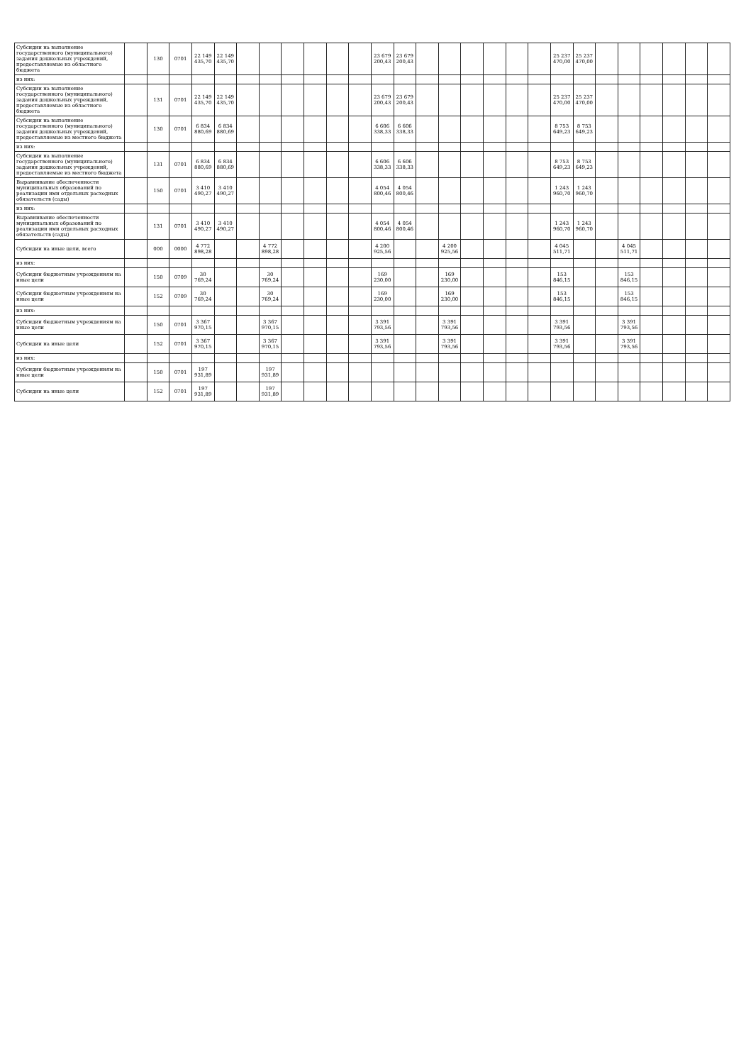| Субсидии на выполнение государственного (муниципального) задания дошкольных учреждений, предоставляемые из областного бюджета | | 130 | 0701 | 22 149 435,70 | 22 149 435,70 | | | | | | | 23 679 200,43 | 23 679 200,43 | | | | | | | 25 237 470,00 | 25 237 470,00 | | | | | | |
| из них: | | | | | | | | | | | | | | | | | | | | | | | | | | | |
| Субсидии на выполнение государственного (муниципального) задания дошкольных учреждений, предоставляемые из областного бюджета | | 131 | 0701 | 22 149 435,70 | 22 149 435,70 | | | | | | | 23 679 200,43 | 23 679 200,43 | | | | | | | 25 237 470,00 | 25 237 470,00 | | | | | | |
| Субсидии на выполнение государственного (муниципального) задания дошкольных учреждений, предоставляемые из местного бюджета | | 130 | 0701 | 6 834 880,69 | 6 834 880,69 | | | | | | | 6 606 338,33 | 6 606 338,33 | | | | | | | 8 753 649,23 | 8 753 649,23 | | | | | | |
| из них: | | | | | | | | | | | | | | | | | | | | | | | | | | | |
| Субсидии на выполнение государственного (муниципального) задания дошкольных учреждений, предоставляемые из местного бюджета | | 131 | 0701 | 6 834 880,69 | 6 834 880,69 | | | | | | | 6 606 338,33 | 6 606 338,33 | | | | | | | 8 753 649,23 | 8 753 649,23 | | | | | | |
| Выравнивание обеспеченности муниципальных образований по реализации ими отдельных расходных обязательств (сады) | | 150 | 0701 | 3 410 490,27 | 3 410 490,27 | | | | | | | 4 054 800,46 | 4 054 800,46 | | | | | | | 1 243 960,70 | 1 243 960,70 | | | | | | |
| из них: | | | | | | | | | | | | | | | | | | | | | | | | | | | |
| Выравнивание обеспеченности муниципальных образований по реализации ими отдельных расходных обязательств (сады) | | 131 | 0701 | 3 410 490,27 | 3 410 490,27 | | | | | | | 4 054 800,46 | 4 054 800,46 | | | | | | | 1 243 960,70 | 1 243 960,70 | | | | | | |
| Субсидии на иные цели, всего | | 000 | 0000 | 4 772 898,28 | | | 4 772 898,28 | | | | | 4 200 925,56 | | | 4 200 925,56 | | | | | 4 045 511,71 | | | 4 045 511,71 | | | | |
| из них: | | | | | | | | | | | | | | | | | | | | | | | | | | | |
| Субсидии бюджетным учреждениям на иные цели | | 150 | 0709 | 30 769,24 | | | 30 769,24 | | | | | 169 230,00 | | | 169 230,00 | | | | | 153 846,15 | | | 153 846,15 | | | | |
| Субсидии бюджетным учреждениям на иные цели | | 152 | 0709 | 30 769,24 | | | 30 769,24 | | | | | 169 230,00 | | | 169 230,00 | | | | | 153 846,15 | | | 153 846,15 | | | | |
| из них: | | | | | | | | | | | | | | | | | | | | | | | | | | | |
| Субсидии бюджетным учреждениям на иные цели | | 150 | 0701 | 3 367 970,15 | | | 3 367 970,15 | | | | | 3 391 793,56 | | | 3 391 793,56 | | | | | 3 391 793,56 | | | 3 391 793,56 | | | | |
| Субсидии на иные цели | | 152 | 0701 | 3 367 970,15 | | | 3 367 970,15 | | | | | 3 391 793,56 | | | 3 391 793,56 | | | | | 3 391 793,56 | | | 3 391 793,56 | | | | |
| из них: | | | | | | | | | | | | | | | | | | | | | | | | | | | |
| Субсидии бюджетным учреждениям на иные цели | | 150 | 0701 | 197 931,89 | | | 197 931,89 | | | | | | | | | | | | | | | | | | | | |
| Субсидии на иные цели | | 152 | 0701 | 197 931,89 | | | 197 931,89 | | | | | | | | | | | | | | | | | | | | |